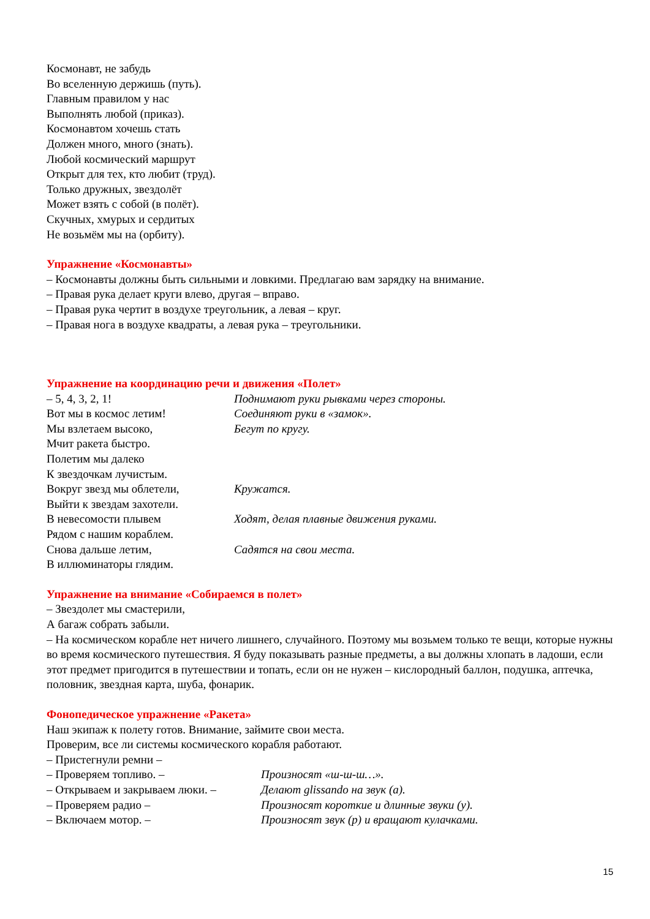Космонавт, не забудь
Во вселенную держишь (путь).
Главным правилом у нас
Выполнять любой (приказ).
Космонавтом хочешь стать
Должен много, много (знать).
Любой космический маршрут
Открыт для тех, кто любит (труд).
Только дружных, звездолёт
Может взять с собой (в полёт).
Скучных, хмурых и сердитых
Не возьмём мы на (орбиту).
Упражнение «Космонавты»
– Космонавты должны быть сильными и ловкими. Предлагаю вам зарядку на внимание.
– Правая рука делает круги влево, другая – вправо.
– Правая рука чертит в воздухе треугольник, а левая – круг.
– Правая нога в воздухе квадраты, а левая рука – треугольники.
Упражнение на координацию речи и движения «Полет»
– 5, 4, 3, 2, 1! Поднимают руки рывками через стороны.
Вот мы в космос летим! Соединяют руки в «замок».
Мы взлетаем высоко, Бегут по кругу.
Мчит ракета быстро.
Полетим мы далеко
К звездочкам лучистым.
Вокруг звезд мы облетели, Кружатся.
Выйти к звездам захотели.
В невесомости плывем Ходят, делая плавные движения руками.
Рядом с нашим кораблем.
Снова дальше летим, Садятся на свои места.
В иллюминаторы глядим.
Упражнение на внимание «Собираемся в полет»
– Звездолет мы смастерили,
А багаж собрать забыли.
– На космическом корабле нет ничего лишнего, случайного. Поэтому мы возьмем только те вещи, которые нужны во время космического путешествия. Я буду показывать разные предметы, а вы должны хлопать в ладоши, если этот предмет пригодится в путешествии и топать, если он не нужен – кислородный баллон, подушка, аптечка, половник, звездная карта, шуба, фонарик.
Фонопедическое упражнение «Ракета»
Наш экипаж к полету готов. Внимание, займите свои места.
Проверим, все ли системы космического корабля работают.
– Пристегнули ремни –
– Проверяем топливо. – Произносят «ш-ш-ш…».
– Открываем и закрываем люки. –
Делают glissando на звук (а).
– Проверяем радио – Произносят короткие и длинные звуки (у).
– Включаем мотор. – Произносят звук (р) и вращают кулачками.
15